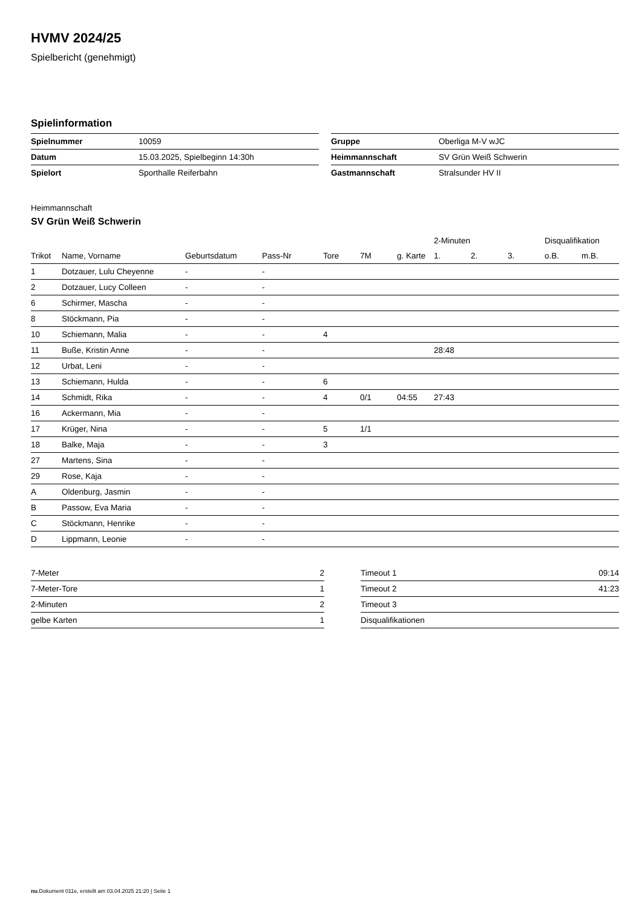HVMV 2024/25
Spielbericht (genehmigt)
Spielinformation
| Spielnummer | 10059 |
| Datum | 15.03.2025, Spielbeginn 14:30h |
| Spielort | Sporthalle Reiferbahn |
| Gruppe | Oberliga M-V wJC |
| Heimmannschaft | SV Grün Weiß Schwerin |
| Gastmannschaft | Stralsunder HV II |
Heimmannschaft
SV Grün Weiß Schwerin
| | | | | | | | 2-Minuten | | | Disqualifikation | |
| --- | --- | --- | --- | --- | --- | --- | --- | --- | --- | --- | --- |
| Trikot | Name, Vorname | Geburtsdatum | Pass-Nr | Tore | 7M | g. Karte | 1. | 2. | 3. | o.B. | m.B. |
| 1 | Dotzauer, Lulu Cheyenne | - | - | | | | | | | | |
| 2 | Dotzauer, Lucy Colleen | - | - | | | | | | | | |
| 6 | Schirmer, Mascha | - | - | | | | | | | | |
| 8 | Stöckmann, Pia | - | - | | | | | | | | |
| 10 | Schiemann, Malia | - | - | 4 | | | | | | | |
| 11 | Buße, Kristin Anne | - | - | | | | 28:48 | | | | |
| 12 | Urbat, Leni | - | - | | | | | | | | |
| 13 | Schiemann, Hulda | - | - | 6 | | | | | | | |
| 14 | Schmidt, Rika | - | - | 4 | 0/1 | 04:55 | 27:43 | | | | |
| 16 | Ackermann, Mia | - | - | | | | | | | | |
| 17 | Krüger, Nina | - | - | 5 | 1/1 | | | | | | |
| 18 | Balke, Maja | - | - | 3 | | | | | | | |
| 27 | Martens, Sina | - | - | | | | | | | | |
| 29 | Rose, Kaja | - | - | | | | | | | | |
| A | Oldenburg, Jasmin | - | - | | | | | | | | |
| B | Passow, Eva Maria | - | - | | | | | | | | |
| C | Stöckmann, Henrike | - | - | | | | | | | | |
| D | Lippmann, Leonie | - | - | | | | | | | | |
| 7-Meter | 2 |
| 7-Meter-Tore | 1 |
| 2-Minuten | 2 |
| gelbe Karten | 1 |
| Timeout 1 | 09:14 |
| Timeout 2 | 41:23 |
| Timeout 3 | |
| Disqualifikationen | |
nu.Dokument 011e, erstellt am 03.04.2025 21:20 | Seite 1